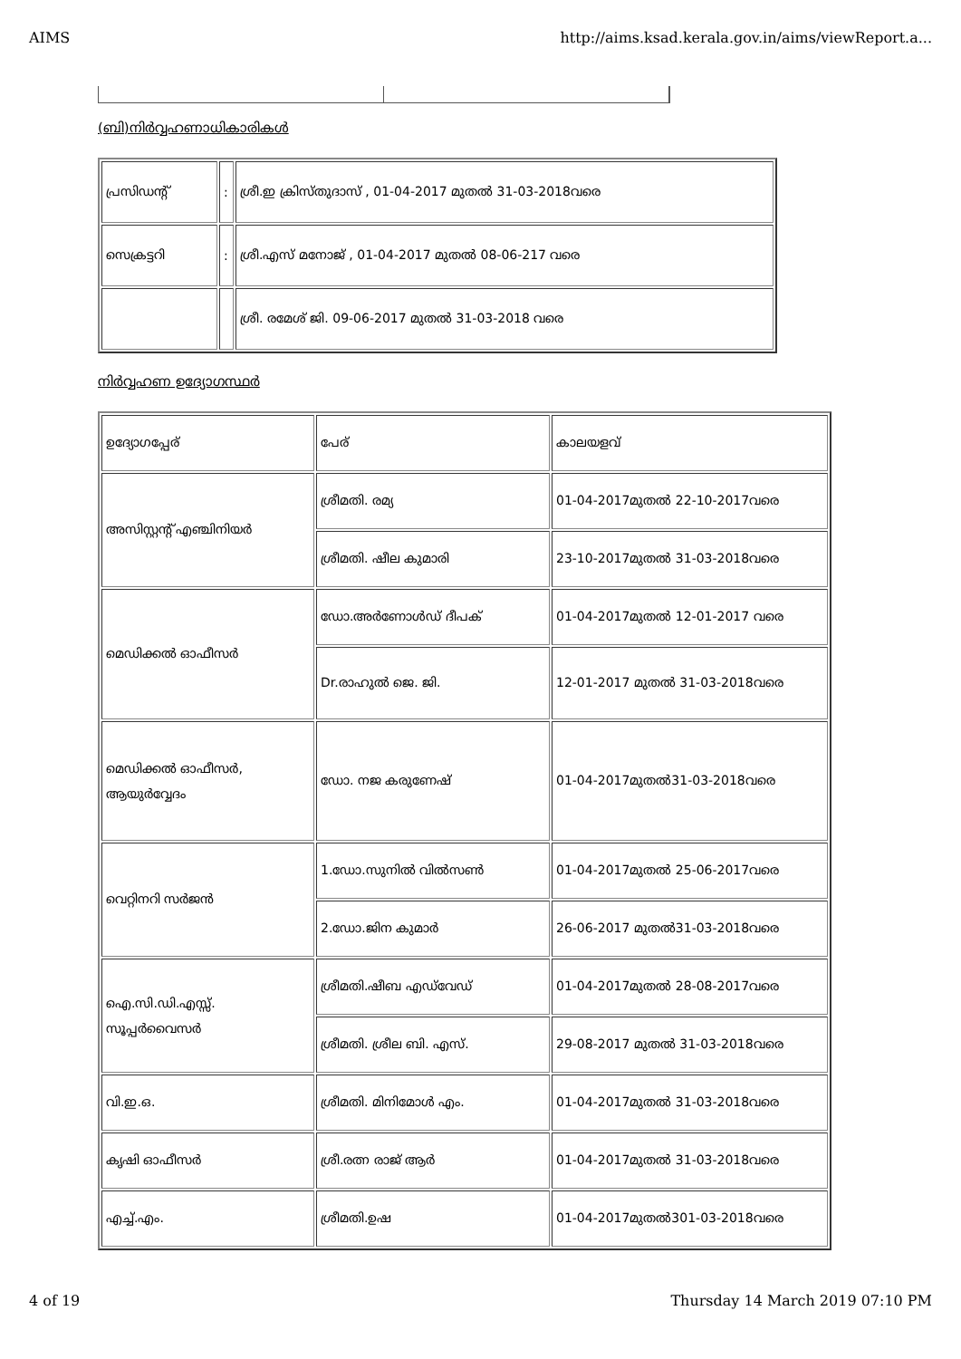AIMS http://aims.ksad.kerala.gov.in/aims/viewReport.a...
(ബി)നിർവ്വഹണാധികാരികൾ
| പ്രസിഡന്റ് | : | ശ്രീ.ഇ ക്രിസ്തുദാസ് , 01-04-2017 മുതൽ 31-03-2018വരെ |
| സെക്രട്ടറി | : | ശ്രീ.എസ് മനോജ് , 01-04-2017 മുതൽ 08-06-217 വരെ |
| | | ശ്രീ. രമേശ് ജി. 09-06-2017 മുതൽ 31-03-2018 വരെ |
നിർവ്വഹണ ഉദ്യോഗസ്ഥർ
| ഉദ്യോഗപ്പേര് | പേര് | കാലയളവ് |
| അസിസ്റ്റന്റ് എഞ്ചിനിയർ | ശ്രീമതി. രമ്യ | 01-04-2017മുതൽ 22-10-2017വരെ |
| | ശ്രീമതി. ഷീല കുമാരി | 23-10-2017മുതൽ 31-03-2018വരെ |
| മെഡിക്കൽ ഓഫീസർ | ഡോ.അർണോൾഡ് ദീപക് | 01-04-2017മുതൽ 12-01-2017 വരെ |
| | Dr.രാഹുൽ ജെ. ജി. | 12-01-2017 മുതൽ 31-03-2018വരെ |
| മെഡിക്കൽ ഓഫീസർ, ആയുർവ്വേദം | ഡോ. നജ കരുണേഷ് | 01-04-2017മുതൽ31-03-2018വരെ |
| വെറ്റിനറി സർജൻ | 1.ഡോ.സുനിൽ വിൽസൺ | 01-04-2017മുതൽ 25-06-2017വരെ |
| | 2.ഡോ.ജിന കുമാർ | 26-06-2017 മുതൽ31-03-2018വരെ |
| ഐ.സി.ഡി.എസ്സ്. സൂപ്പർവൈസർ | ശ്രീമതി.ഷീബ എഡ്‌വേഡ് | 01-04-2017മുതൽ 28-08-2017വരെ |
| | ശ്രീമതി. ശ്രീല ബി. എസ്. | 29-08-2017 മുതൽ 31-03-2018വരെ |
| വി.ഇ.ഒ. | ശ്രീമതി. മിനിമോൾ എം. | 01-04-2017മുതൽ 31-03-2018വരെ |
| കൃഷി ഓഫീസർ | ശ്രീ.രത്ന രാജ് ആർ | 01-04-2017മുതൽ 31-03-2018വരെ |
| എച്ച്.എം. | ശ്രീമതി.ഉഷ | 01-04-2017മുതൽ301-03-2018വരെ |
4 of 19 Thursday 14 March 2019 07:10 PM